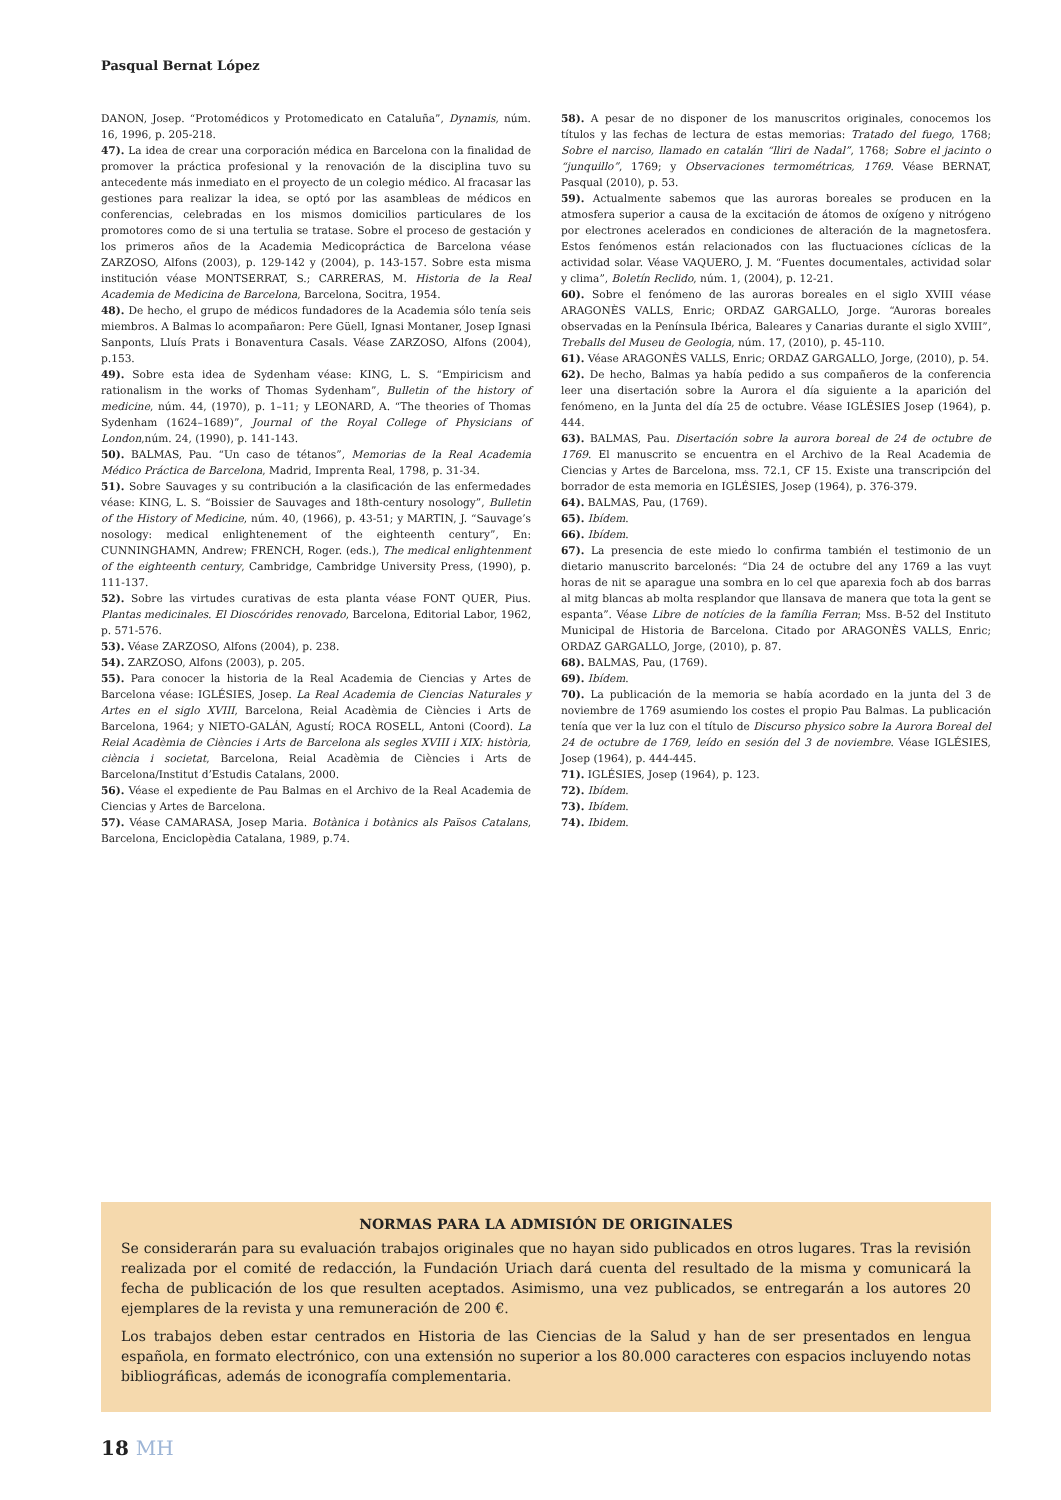Pasqual Bernat López
DANON, Josep. “Protomédicos y Protomedicato en Cataluña”, Dynamis, núm. 16, 1996, p. 205-218.
47). La idea de crear una corporación médica en Barcelona con la finalidad de promover la práctica profesional y la renovación de la disciplina tuvo su antecedente más inmediato en el proyecto de un colegio médico. Al fracasar las gestiones para realizar la idea, se optó por las asambleas de médicos en conferencias, celebradas en los mismos domicilios particulares de los promotores como de si una tertulia se tratase. Sobre el proceso de gestación y los primeros años de la Academia Medicopráctica de Barcelona véase ZARZOSO, Alfons (2003), p. 129-142 y (2004), p. 143-157. Sobre esta misma institución véase MONTSERRAT, S.; CARRERAS, M. Historia de la Real Academia de Medicina de Barcelona, Barcelona, Socitra, 1954.
48). De hecho, el grupo de médicos fundadores de la Academia sólo tenía seis miembros. A Balmas lo acompañaron: Pere Güell, Ignasi Montaner, Josep Ignasi Sanponts, Lluís Prats i Bonaventura Casals. Véase ZARZOSO, Alfons (2004), p.153.
49). Sobre esta idea de Sydenham véase: KING, L. S. “Empiricism and rationalism in the works of Thomas Sydenham”, Bulletin of the history of medicine, núm. 44, (1970), p. 1–11; y LEONARD, A. “The theories of Thomas Sydenham (1624–1689)”, Journal of the Royal College of Physicians of London,núm. 24, (1990), p. 141-143.
50). BALMAS, Pau. “Un caso de tétanos”, Memorias de la Real Academia Médico Práctica de Barcelona, Madrid, Imprenta Real, 1798, p. 31-34.
51). Sobre Sauvages y su contribución a la clasificación de las enfermedades véase: KING, L. S. “Boissier de Sauvages and 18th-century nosology”, Bulletin of the History of Medicine, núm. 40, (1966), p. 43-51; y MARTIN, J. “Sauvage’s nosology: medical enlightenement of the eighteenth century”, En: CUNNINGHAMN, Andrew; FRENCH, Roger. (eds.), The medical enlightenment of the eighteenth century, Cambridge, Cambridge University Press, (1990), p. 111-137.
52). Sobre las virtudes curativas de esta planta véase FONT QUER, Pius. Plantas medicinales. El Dioscórides renovado, Barcelona, Editorial Labor, 1962, p. 571-576.
53). Véase ZARZOSO, Alfons (2004), p. 238.
54). ZARZOSO, Alfons (2003), p. 205.
55). Para conocer la historia de la Real Academia de Ciencias y Artes de Barcelona véase: IGLÉSIES, Josep. La Real Academia de Ciencias Naturales y Artes en el siglo XVIII, Barcelona, Reial Acadèmia de Ciències i Arts de Barcelona, 1964; y NIETO-GALÁN, Agustí; ROCA ROSELL, Antoni (Coord). La Reial Acadèmia de Ciències i Arts de Barcelona als segles XVIII i XIX: història, ciència i societat, Barcelona, Reial Acadèmia de Ciències i Arts de Barcelona/Institut d’Estudis Catalans, 2000.
56). Véase el expediente de Pau Balmas en el Archivo de la Real Academia de Ciencias y Artes de Barcelona.
57). Véase CAMARASA, Josep Maria. Botànica i botànics als Països Catalans, Barcelona, Enciclopèdia Catalana, 1989, p.74.
58). A pesar de no disponer de los manuscritos originales, conocemos los títulos y las fechas de lectura de estas memorias: Tratado del fuego, 1768; Sobre el narciso, llamado en catalán “lliri de Nadal”, 1768; Sobre el jacinto o “junquillo”, 1769; y Observaciones termométricas, 1769. Véase BERNAT, Pasqual (2010), p. 53.
59). Actualmente sabemos que las auroras boreales se producen en la atmosfera superior a causa de la excitación de átomos de oxígeno y nitrógeno por electrones acelerados en condiciones de alteración de la magnetosfera. Estos fenómenos están relacionados con las fluctuaciones cíclicas de la actividad solar. Véase VAQUERO, J. M. “Fuentes documentales, actividad solar y clima”, Boletín Reclido, núm. 1, (2004), p. 12-21.
60). Sobre el fenómeno de las auroras boreales en el siglo XVIII véase ARAGONÈS VALLS, Enric; ORDAZ GARGALLO, Jorge. “Auroras boreales observadas en la Península Ibérica, Baleares y Canarias durante el siglo XVIII”, Treballs del Museu de Geologia, núm. 17, (2010), p. 45-110.
61). Véase ARAGONÈS VALLS, Enric; ORDAZ GARGALLO, Jorge, (2010), p. 54.
62). De hecho, Balmas ya había pedido a sus compañeros de la conferencia leer una disertación sobre la Aurora el día siguiente a la aparición del fenómeno, en la Junta del día 25 de octubre. Véase IGLÉSIES Josep (1964), p. 444.
63). BALMAS, Pau. Disertación sobre la aurora boreal de 24 de octubre de 1769. El manuscrito se encuentra en el Archivo de la Real Academia de Ciencias y Artes de Barcelona, mss. 72.1, CF 15. Existe una transcripción del borrador de esta memoria en IGLÉSIES, Josep (1964), p. 376-379.
64). BALMAS, Pau, (1769).
65). Ibídem.
66). Ibídem.
67). La presencia de este miedo lo confirma también el testimonio de un dietario manuscrito barcelonés: “Dia 24 de octubre del any 1769 a las vuyt horas de nit se aparague una sombra en lo cel que aparexia foch ab dos barras al mitg blancas ab molta resplandor que llansava de manera que tota la gent se espanta”. Véase Libre de notícies de la família Ferran; Mss. B-52 del Instituto Municipal de Historia de Barcelona. Citado por ARAGONÈS VALLS, Enric; ORDAZ GARGALLO, Jorge, (2010), p. 87.
68). BALMAS, Pau, (1769).
69). Ibídem.
70). La publicación de la memoria se había acordado en la junta del 3 de noviembre de 1769 asumiendo los costes el propio Pau Balmas. La publicación tenía que ver la luz con el título de Discurso physico sobre la Aurora Boreal del 24 de octubre de 1769, leído en sesión del 3 de noviembre. Véase IGLÉSIES, Josep (1964), p. 444-445.
71). IGLÉSIES, Josep (1964), p. 123.
72). Ibídem.
73). Ibídem.
74). Ibidem.
NORMAS PARA LA ADMISIÓN DE ORIGINALES
Se considerarán para su evaluación trabajos originales que no hayan sido publicados en otros lugares. Tras la revisión realizada por el comité de redacción, la Fundación Uriach dará cuenta del resultado de la misma y comunicará la fecha de publicación de los que resulten aceptados. Asimismo, una vez publicados, se entregarán a los autores 20 ejemplares de la revista y una remuneración de 200 €.
Los trabajos deben estar centrados en Historia de las Ciencias de la Salud y han de ser presentados en lengua española, en formato electrónico, con una extensión no superior a los 80.000 caracteres con espacios incluyendo notas bibliográficas, además de iconografía complementaria.
18 MH